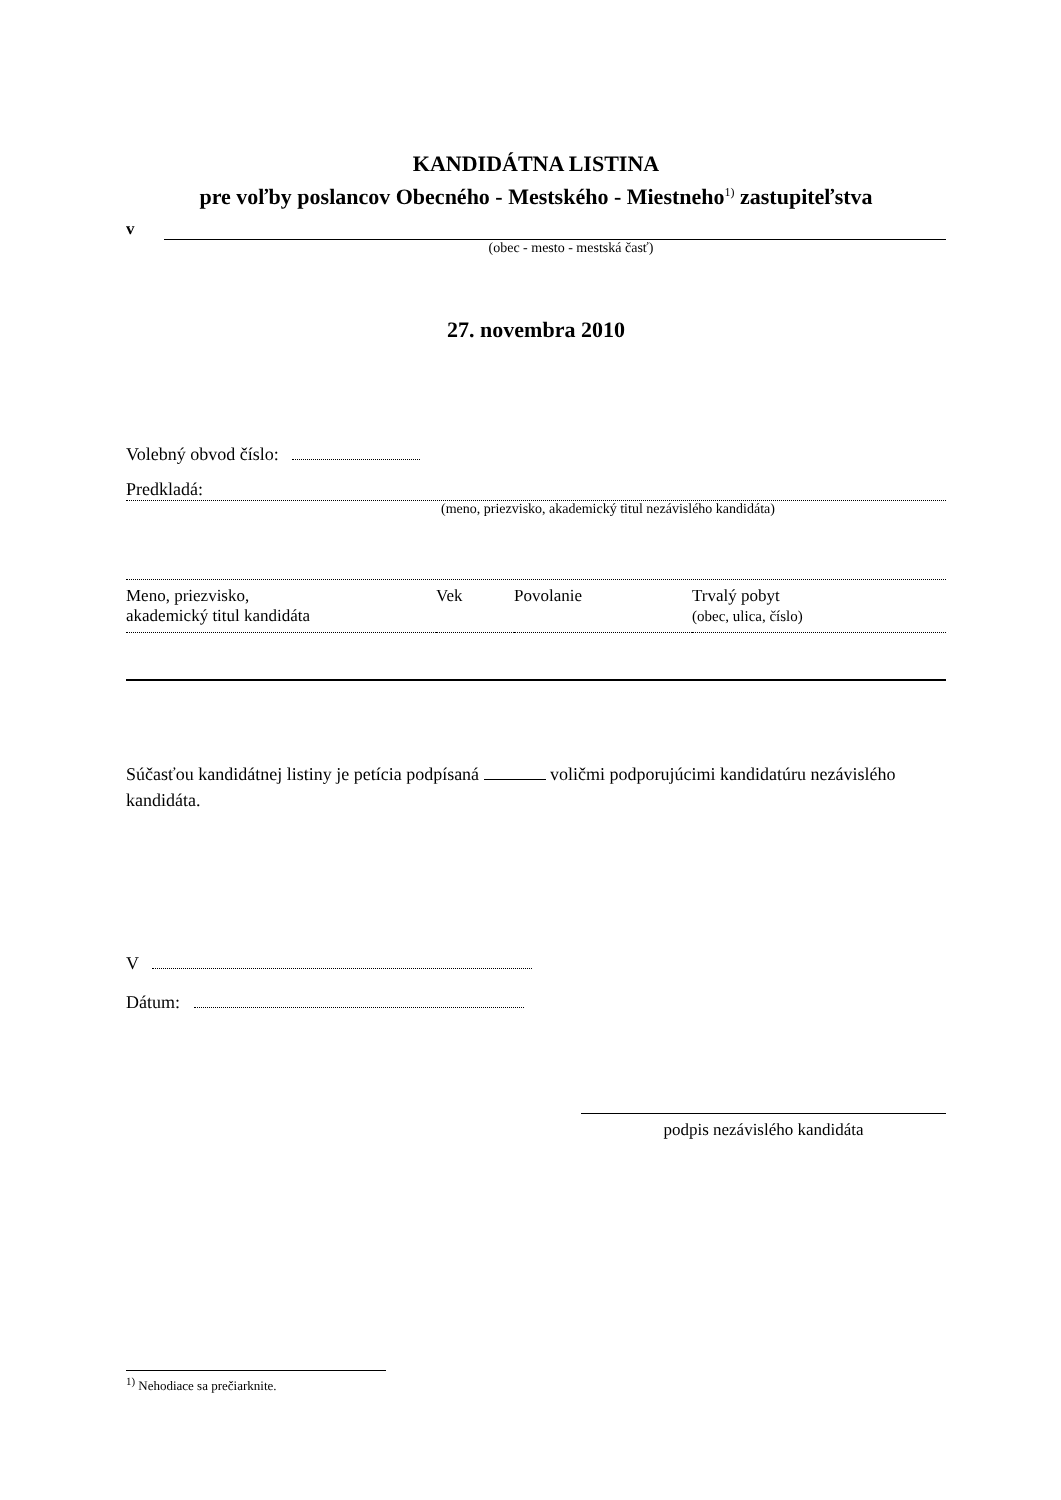KANDIDÁTNA LISTINA
pre voľby poslancov Obecného - Mestského - Miestneho<sup>1)</sup> zastupiteľstva
v
(obec - mesto - mestská časť)
27. novembra 2010
Volebný obvod číslo:
Predkladá:
(meno, priezvisko, akademický titul nezávislého kandidáta)
| Meno, priezvisko, akademický titul kandidáta | Vek | Povolanie | Trvalý pobyt (obec, ulica, číslo) |
Súčasťou kandidátnej listiny je petícia podpísaná voličmi podporujúcimi kandidatúru nezávislého kandidáta.
V
Dátum:
podpis nezávislého kandidáta
<sup>1)</sup> Nehodiace sa prečiarknite.